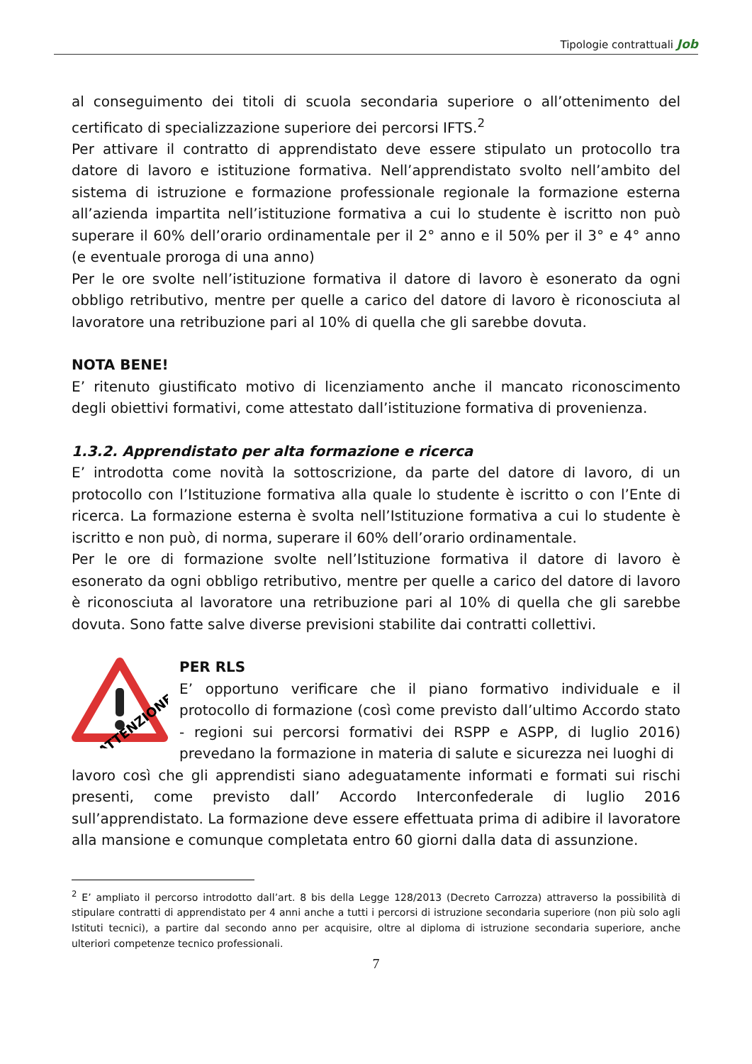Tipologie contrattuali Job
al conseguimento dei titoli di scuola secondaria superiore o all’ottenimento del certificato di specializzazione superiore dei percorsi IFTS.<sup>2</sup>
Per attivare il contratto di apprendistato deve essere stipulato un protocollo tra datore di lavoro e istituzione formativa. Nell’apprendistato svolto nell’ambito del sistema di istruzione e formazione professionale regionale la formazione esterna all’azienda impartita nell’istituzione formativa a cui lo studente è iscritto non può superare il 60% dell’orario ordinamentale per il 2° anno e il 50% per il 3° e 4° anno (e eventuale proroga di una anno)
Per le ore svolte nell’istituzione formativa il datore di lavoro è esonerato da ogni obbligo retributivo, mentre per quelle a carico del datore di lavoro è riconosciuta al lavoratore una retribuzione pari al 10% di quella che gli sarebbe dovuta.
NOTA BENE!
E’ ritenuto giustificato motivo di licenziamento anche il mancato riconoscimento degli obiettivi formativi, come attestato dall’istituzione formativa di provenienza.
1.3.2. Apprendistato per alta formazione e ricerca
E’ introdotta come novità la sottoscrizione, da parte del datore di lavoro, di un protocollo con l’Istituzione formativa alla quale lo studente è iscritto o con l’Ente di ricerca. La formazione esterna è svolta nell’Istituzione formativa a cui lo studente è iscritto e non può, di norma, superare il 60% dell’orario ordinamentale.
Per le ore di formazione svolte nell’Istituzione formativa il datore di lavoro è esonerato da ogni obbligo retributivo, mentre per quelle a carico del datore di lavoro è riconosciuta al lavoratore una retribuzione pari al 10% di quella che gli sarebbe dovuta. Sono fatte salve diverse previsioni stabilite dai contratti collettivi.
ATTENZIONE
PER RLS
E’ opportuno verificare che il piano formativo individuale e il protocollo di formazione (così come previsto dall’ultimo Accordo stato - regioni sui percorsi formativi dei RSPP e ASPP, di luglio 2016) prevedano la formazione in materia di salute e sicurezza nei luoghi di
lavoro così che gli apprendisti siano adeguatamente informati e formati sui rischi presenti, come previsto dall’ Accordo Interconfederale di luglio 2016 sull’apprendistato. La formazione deve essere effettuata prima di adibire il lavoratore alla mansione e comunque completata entro 60 giorni dalla data di assunzione.
<sup>2</sup> E’ ampliato il percorso introdotto dall’art. 8 bis della Legge 128/2013 (Decreto Carrozza) attraverso la possibilità di stipulare contratti di apprendistato per 4 anni anche a tutti i percorsi di istruzione secondaria superiore (non più solo agli Istituti tecnici), a partire dal secondo anno per acquisire, oltre al diploma di istruzione secondaria superiore, anche ulteriori competenze tecnico professionali.
7